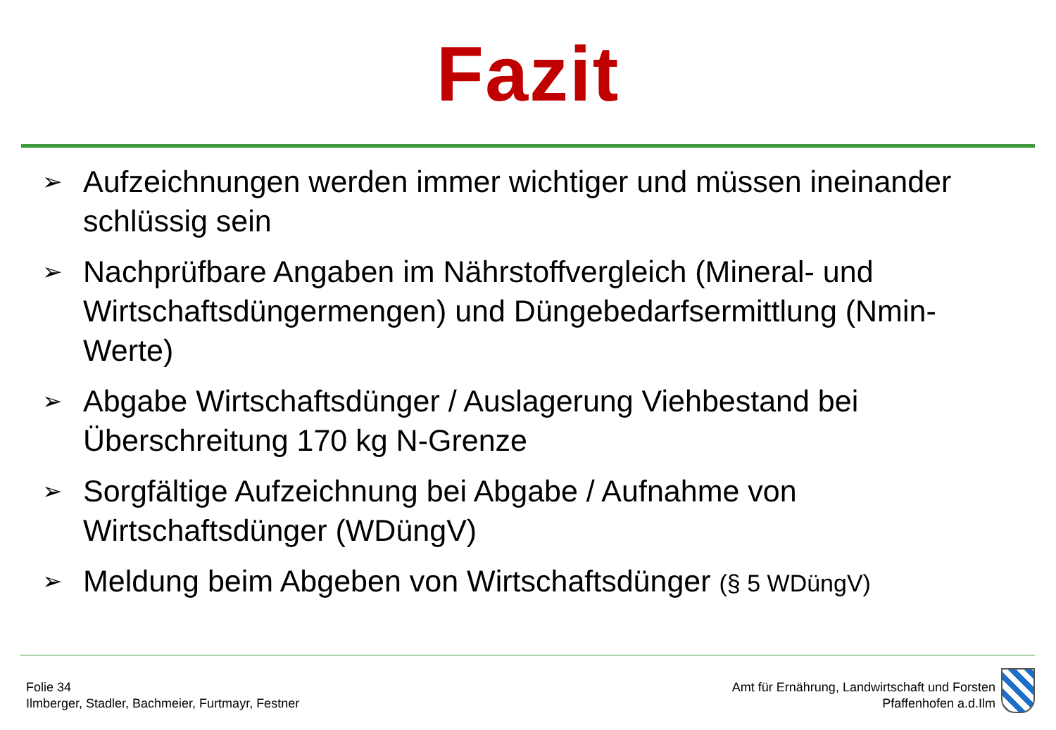Fazit
➢ Aufzeichnungen werden immer wichtiger und müssen ineinander schlüssig sein
➢ Nachprüfbare Angaben im Nährstoffvergleich (Mineral- und Wirtschaftsdüngermengen) und Düngebedarfsermittlung (Nmin-Werte)
➢ Abgabe Wirtschaftsdünger / Auslagerung Viehbestand bei Überschreitung 170 kg N-Grenze
➢ Sorgfältige Aufzeichnung bei Abgabe / Aufnahme von Wirtschaftsdünger (WDüngV)
➢ Meldung beim Abgeben von Wirtschaftsdünger (§ 5 WDüngV)
Folie 34
Ilmberger, Stadler, Bachmeier, Furtmayr, Festner
Amt für Ernährung, Landwirtschaft und Forsten
Pfaffenhofen a.d.Ilm